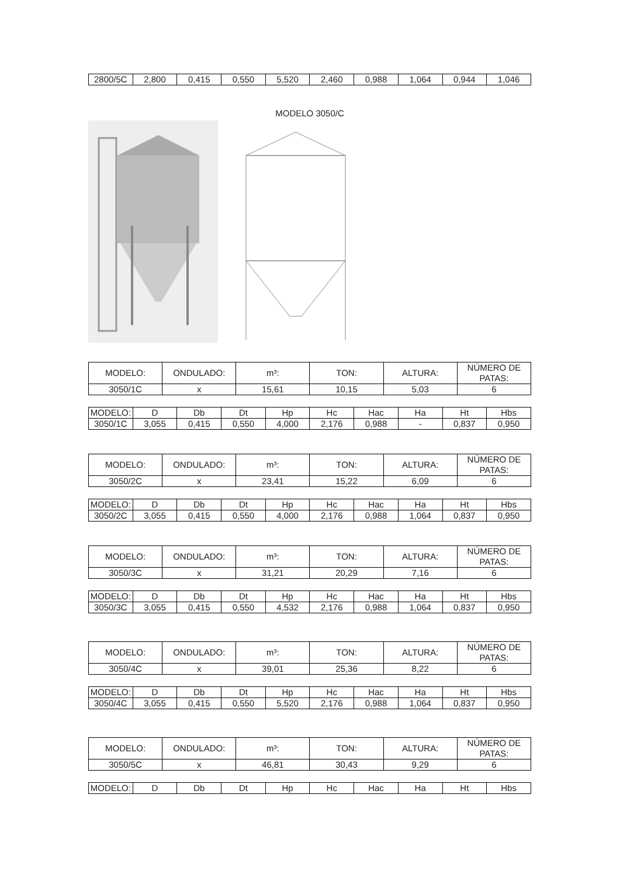| 2800/5C | 2,800 | 0,415 | 0,550 | 5,520 | 2,460 | 0,988 | 1,064 | 0,944 | 1,046 |
MODELO 3050/C
| MODELO: | ONDULADO: | m³: | TON: | ALTURA: | NÚMERO DE PATAS: |
| 3050/1C | x | 15,61 | 10,15 | 5,03 | 6 |
| MODELO: | D | Db | Dt | Hp | Hc | Hac | Ha | Ht | Hbs |
| 3050/1C | 3,055 | 0,415 | 0,550 | 4,000 | 2,176 | 0,988 | - | 0,837 | 0,950 |
| MODELO: | ONDULADO: | m³: | TON: | ALTURA: | NÚMERO DE PATAS: |
| 3050/2C | x | 23,41 | 15,22 | 6,09 | 6 |
| MODELO: | D | Db | Dt | Hp | Hc | Hac | Ha | Ht | Hbs |
| 3050/2C | 3,055 | 0,415 | 0,550 | 4,000 | 2,176 | 0,988 | 1,064 | 0,837 | 0,950 |
| MODELO: | ONDULADO: | m³: | TON: | ALTURA: | NÚMERO DE PATAS: |
| 3050/3C | x | 31,21 | 20,29 | 7,16 | 6 |
| MODELO: | D | Db | Dt | Hp | Hc | Hac | Ha | Ht | Hbs |
| 3050/3C | 3,055 | 0,415 | 0,550 | 4,532 | 2,176 | 0,988 | 1,064 | 0,837 | 0,950 |
| MODELO: | ONDULADO: | m³: | TON: | ALTURA: | NÚMERO DE PATAS: |
| 3050/4C | x | 39,01 | 25,36 | 8,22 | 6 |
| MODELO: | D | Db | Dt | Hp | Hc | Hac | Ha | Ht | Hbs |
| 3050/4C | 3,055 | 0,415 | 0,550 | 5,520 | 2,176 | 0,988 | 1,064 | 0,837 | 0,950 |
| MODELO: | ONDULADO: | m³: | TON: | ALTURA: | NÚMERO DE PATAS: |
| 3050/5C | x | 46,81 | 30,43 | 9,29 | 6 |
| MODELO: | D | Db | Dt | Hp | Hc | Hac | Ha | Ht | Hbs |